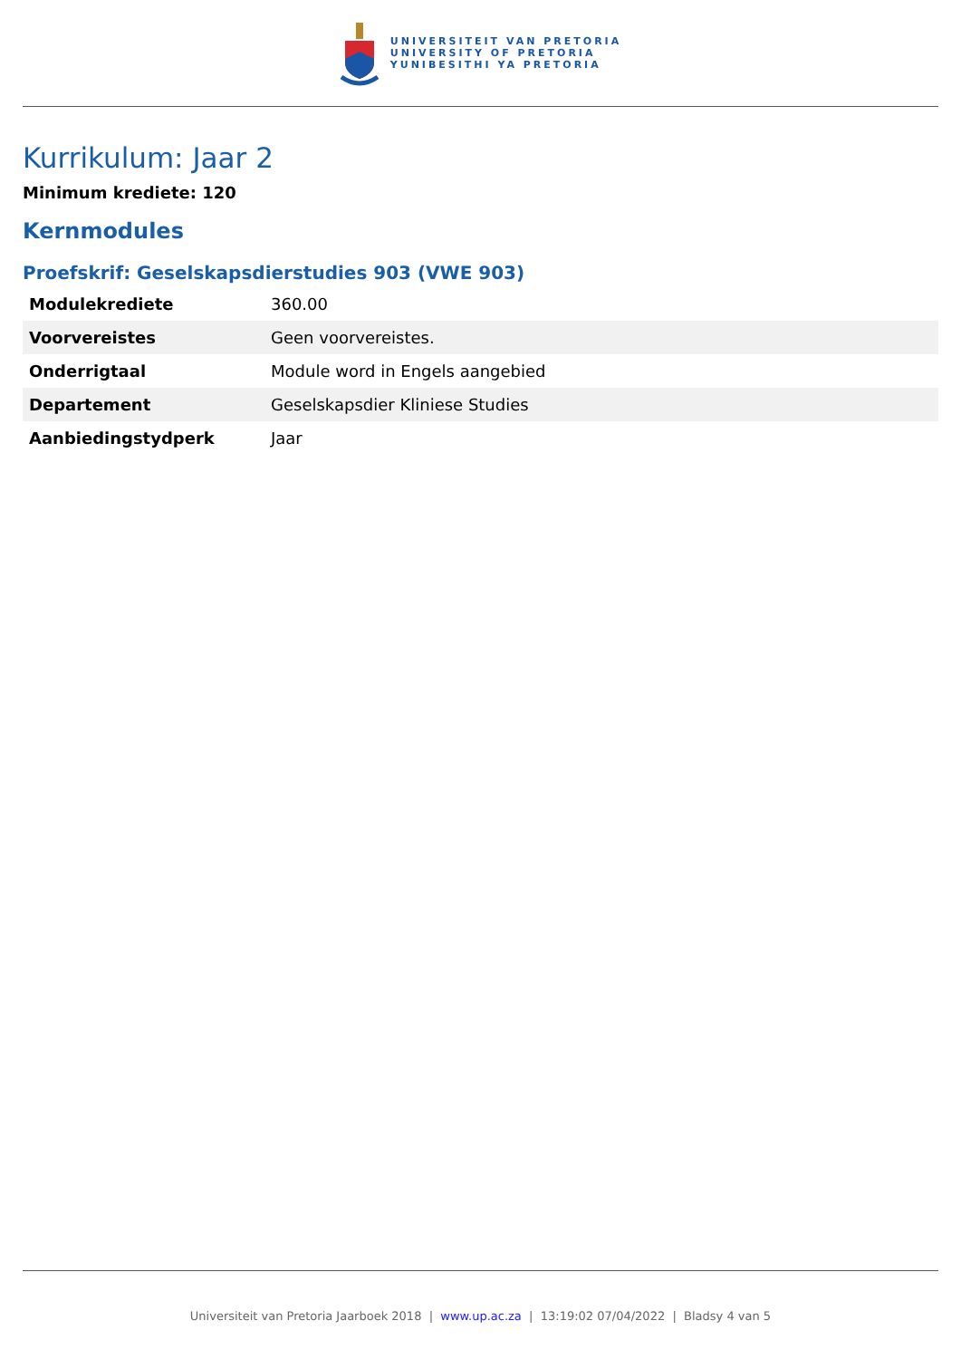UNIVERSITEIT VAN PRETORIA
UNIVERSITY OF PRETORIA
YUNIBESITHI YA PRETORIA
Kurrikulum: Jaar 2
Minimum krediete: 120
Kernmodules
Proefskrif: Geselskapsdierstudies 903 (VWE 903)
| Modulekrediete | 360.00 |
| Voorvereistes | Geen voorvereistes. |
| Onderrigtaal | Module word in Engels aangebied |
| Departement | Geselskapsdier Kliniese Studies |
| Aanbiedingstydperk | Jaar |
Universiteit van Pretoria Jaarboek 2018 | www.up.ac.za | 13:19:02 07/04/2022 | Bladsy 4 van 5